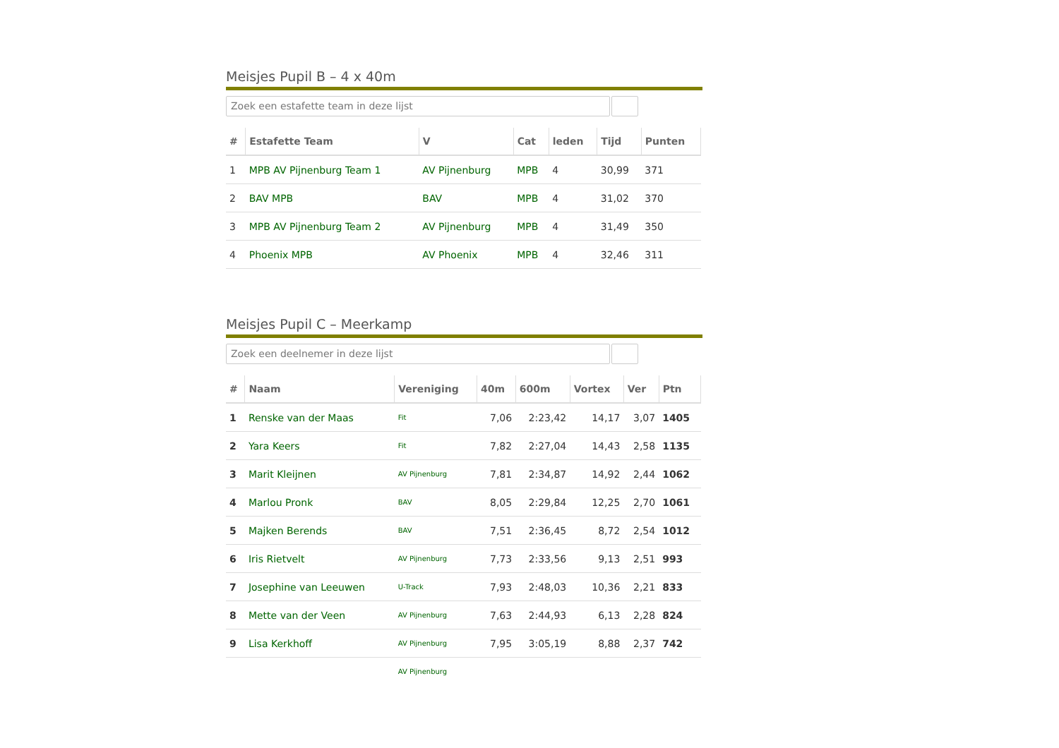Meisjes Pupil B – 4 x 40m
Zoek een estafette team in deze lijst
| # | Estafette Team | V | Cat | leden | Tijd | Punten |
| --- | --- | --- | --- | --- | --- | --- |
| 1 | MPB AV Pijnenburg Team 1 | AV Pijnenburg | MPB | 4 | 30,99 | 371 |
| 2 | BAV MPB | BAV | MPB | 4 | 31,02 | 370 |
| 3 | MPB AV Pijnenburg Team 2 | AV Pijnenburg | MPB | 4 | 31,49 | 350 |
| 4 | Phoenix MPB | AV Phoenix | MPB | 4 | 32,46 | 311 |
Meisjes Pupil C – Meerkamp
Zoek een deelnemer in deze lijst
| # | Naam | Vereniging | 40m | 600m | Vortex | Ver | Ptn |
| --- | --- | --- | --- | --- | --- | --- | --- |
| 1 | Renske van der Maas | Fit | 7,06 | 2:23,42 | 14,17 | 3,07 | 1405 |
| 2 | Yara Keers | Fit | 7,82 | 2:27,04 | 14,43 | 2,58 | 1135 |
| 3 | Marit Kleijnen | AV Pijnenburg | 7,81 | 2:34,87 | 14,92 | 2,44 | 1062 |
| 4 | Marlou Pronk | BAV | 8,05 | 2:29,84 | 12,25 | 2,70 | 1061 |
| 5 | Majken Berends | BAV | 7,51 | 2:36,45 | 8,72 | 2,54 | 1012 |
| 6 | Iris Rietvelt | AV Pijnenburg | 7,73 | 2:33,56 | 9,13 | 2,51 | 993 |
| 7 | Josephine van Leeuwen | U-Track | 7,93 | 2:48,03 | 10,36 | 2,21 | 833 |
| 8 | Mette van der Veen | AV Pijnenburg | 7,63 | 2:44,93 | 6,13 | 2,28 | 824 |
| 9 | Lisa Kerkhoff | AV Pijnenburg | 7,95 | 3:05,19 | 8,88 | 2,37 | 742 |
| | | AV Pijnenburg | | | | | |